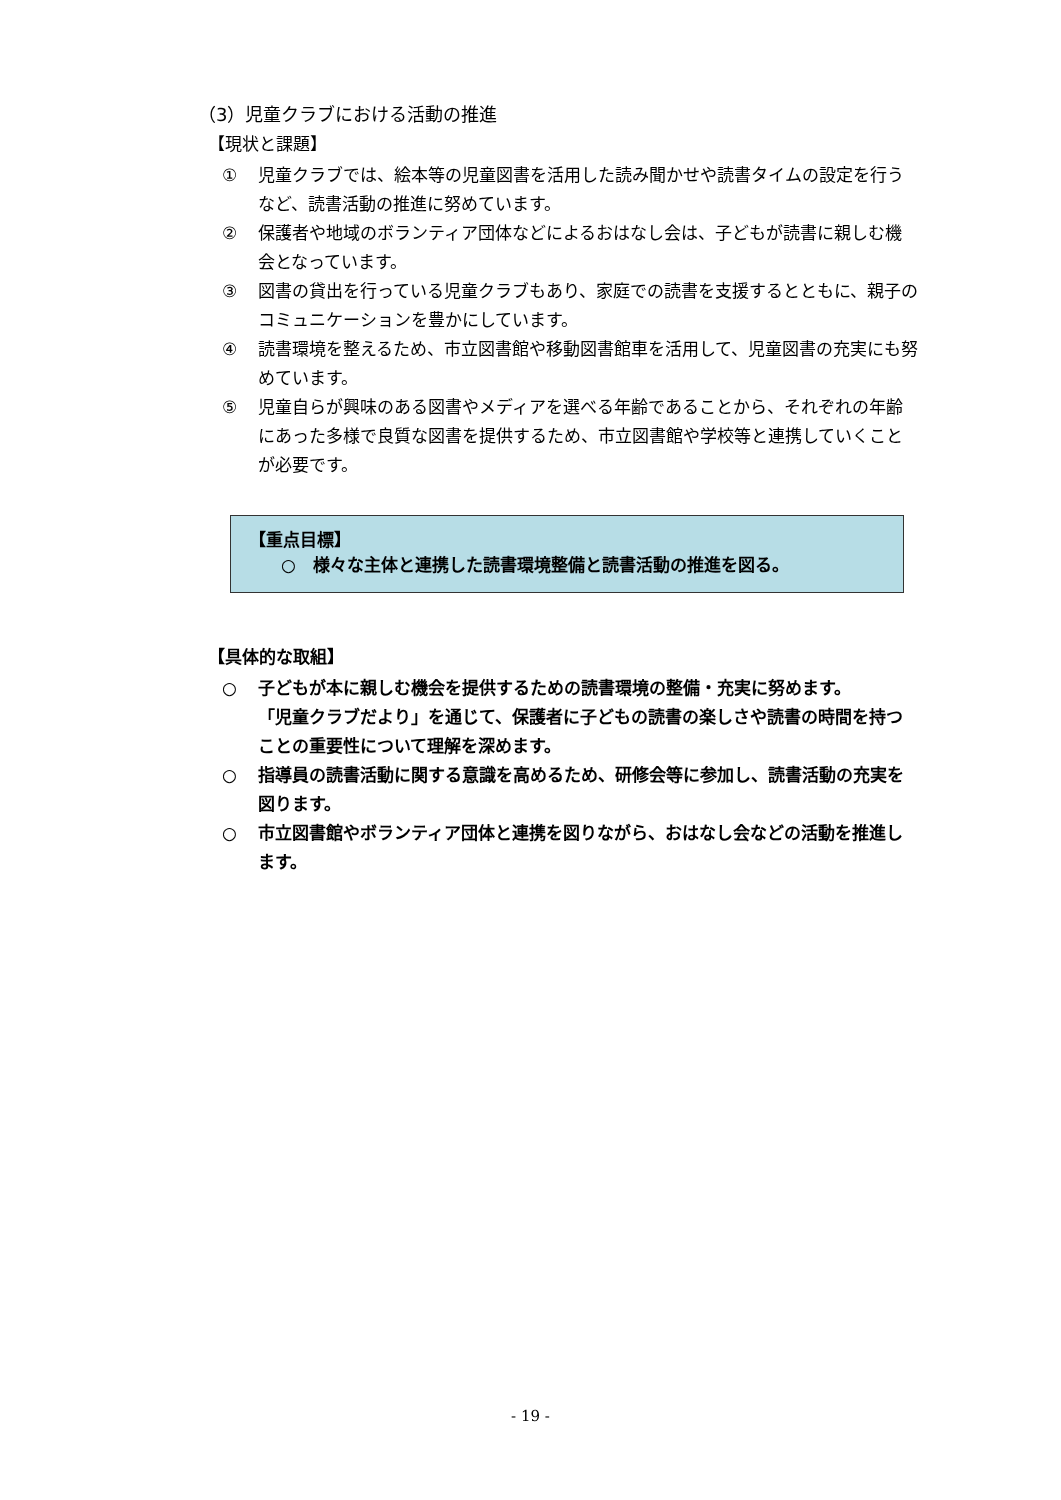（3）児童クラブにおける活動の推進
【現状と課題】
① 児童クラブでは、絵本等の児童図書を活用した読み聞かせや読書タイムの設定を行うなど、読書活動の推進に努めています。
② 保護者や地域のボランティア団体などによるおはなし会は、子どもが読書に親しむ機会となっています。
③ 図書の貸出を行っている児童クラブもあり、家庭での読書を支援するとともに、親子のコミュニケーションを豊かにしています。
④ 読書環境を整えるため、市立図書館や移動図書館車を活用して、児童図書の充実にも努めています。
⑤ 児童自らが興味のある図書やメディアを選べる年齢であることから、それぞれの年齢にあった多様で良質な図書を提供するため、市立図書館や学校等と連携していくことが必要です。
【重点目標】
○　様々な主体と連携した読書環境整備と読書活動の推進を図る。
【具体的な取組】
○ 子どもが本に親しむ機会を提供するための読書環境の整備・充実に努めます。
「児童クラブだより」を通じて、保護者に子どもの読書の楽しさや読書の時間を持つことの重要性について理解を深めます。
○ 指導員の読書活動に関する意識を高めるため、研修会等に参加し、読書活動の充実を図ります。
○ 市立図書館やボランティア団体と連携を図りながら、おはなし会などの活動を推進します。
- 19 -